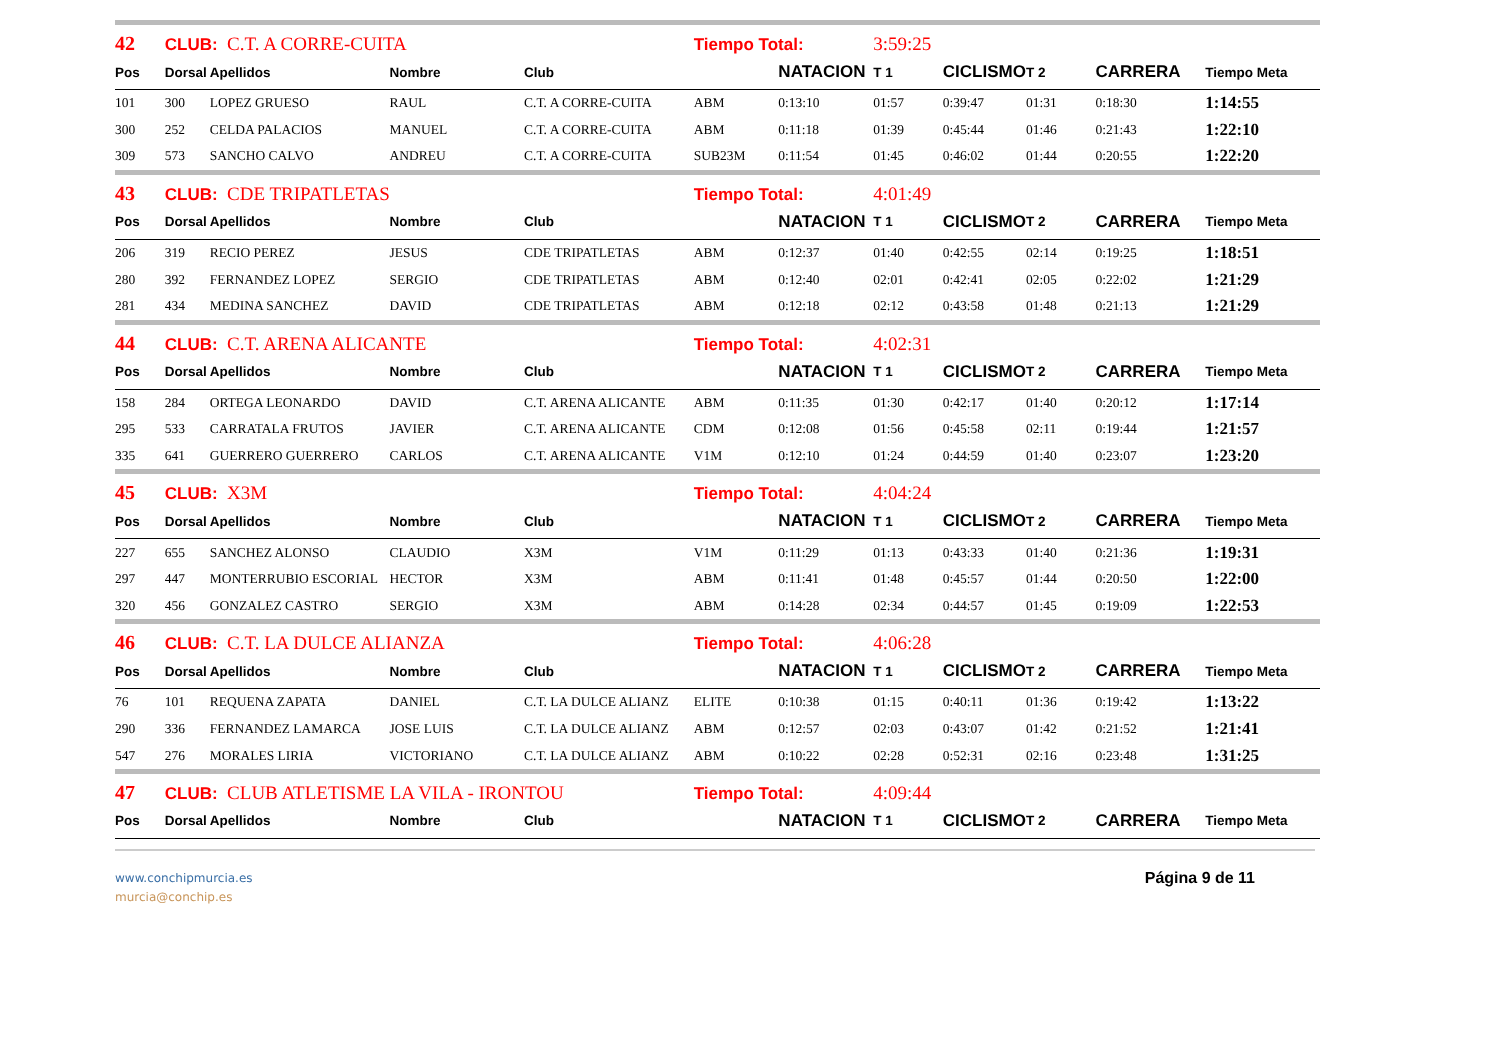| 42 | CLUB: C.T. A CORRE-CUITA | | | | Tiempo Total: | | 3:59:25 | | | | |
| Pos | Dorsal | Apellidos | Nombre | Club | | NATACION | T 1 | CICLISMO | T 2 | CARRERA | Tiempo Meta |
| 101 | 300 | LOPEZ GRUESO | RAUL | C.T. A CORRE-CUITA | ABM | 0:13:10 | 01:57 | 0:39:47 | 01:31 | 0:18:30 | 1:14:55 |
| 300 | 252 | CELDA PALACIOS | MANUEL | C.T. A CORRE-CUITA | ABM | 0:11:18 | 01:39 | 0:45:44 | 01:46 | 0:21:43 | 1:22:10 |
| 309 | 573 | SANCHO CALVO | ANDREU | C.T. A CORRE-CUITA | SUB23M | 0:11:54 | 01:45 | 0:46:02 | 01:44 | 0:20:55 | 1:22:20 |
| 43 | CLUB: CDE TRIPATLETAS | | | | Tiempo Total: | | 4:01:49 | | | | |
| Pos | Dorsal | Apellidos | Nombre | Club | | NATACION | T 1 | CICLISMO | T 2 | CARRERA | Tiempo Meta |
| 206 | 319 | RECIO PEREZ | JESUS | CDE TRIPATLETAS | ABM | 0:12:37 | 01:40 | 0:42:55 | 02:14 | 0:19:25 | 1:18:51 |
| 280 | 392 | FERNANDEZ LOPEZ | SERGIO | CDE TRIPATLETAS | ABM | 0:12:40 | 02:01 | 0:42:41 | 02:05 | 0:22:02 | 1:21:29 |
| 281 | 434 | MEDINA SANCHEZ | DAVID | CDE TRIPATLETAS | ABM | 0:12:18 | 02:12 | 0:43:58 | 01:48 | 0:21:13 | 1:21:29 |
| 44 | CLUB: C.T. ARENA ALICANTE | | | | Tiempo Total: | | 4:02:31 | | | | |
| Pos | Dorsal | Apellidos | Nombre | Club | | NATACION | T 1 | CICLISMO | T 2 | CARRERA | Tiempo Meta |
| 158 | 284 | ORTEGA LEONARDO | DAVID | C.T. ARENA ALICANTE | ABM | 0:11:35 | 01:30 | 0:42:17 | 01:40 | 0:20:12 | 1:17:14 |
| 295 | 533 | CARRATALA FRUTOS | JAVIER | C.T. ARENA ALICANTE | CDM | 0:12:08 | 01:56 | 0:45:58 | 02:11 | 0:19:44 | 1:21:57 |
| 335 | 641 | GUERRERO GUERRERO | CARLOS | C.T. ARENA ALICANTE | V1M | 0:12:10 | 01:24 | 0:44:59 | 01:40 | 0:23:07 | 1:23:20 |
| 45 | CLUB: X3M | | | | Tiempo Total: | | 4:04:24 | | | | |
| Pos | Dorsal | Apellidos | Nombre | Club | | NATACION | T 1 | CICLISMO | T 2 | CARRERA | Tiempo Meta |
| 227 | 655 | SANCHEZ ALONSO | CLAUDIO | X3M | V1M | 0:11:29 | 01:13 | 0:43:33 | 01:40 | 0:21:36 | 1:19:31 |
| 297 | 447 | MONTERRUBIO ESCORIAL | HECTOR | X3M | ABM | 0:11:41 | 01:48 | 0:45:57 | 01:44 | 0:20:50 | 1:22:00 |
| 320 | 456 | GONZALEZ CASTRO | SERGIO | X3M | ABM | 0:14:28 | 02:34 | 0:44:57 | 01:45 | 0:19:09 | 1:22:53 |
| 46 | CLUB: C.T. LA DULCE ALIANZA | | | | Tiempo Total: | | 4:06:28 | | | | |
| Pos | Dorsal | Apellidos | Nombre | Club | | NATACION | T 1 | CICLISMO | T 2 | CARRERA | Tiempo Meta |
| 76 | 101 | REQUENA ZAPATA | DANIEL | C.T. LA DULCE ALIANZ | ELITE | 0:10:38 | 01:15 | 0:40:11 | 01:36 | 0:19:42 | 1:13:22 |
| 290 | 336 | FERNANDEZ LAMARCA | JOSE LUIS | C.T. LA DULCE ALIANZ | ABM | 0:12:57 | 02:03 | 0:43:07 | 01:42 | 0:21:52 | 1:21:41 |
| 547 | 276 | MORALES LIRIA | VICTORIANO | C.T. LA DULCE ALIANZ | ABM | 0:10:22 | 02:28 | 0:52:31 | 02:16 | 0:23:48 | 1:31:25 |
| 47 | CLUB: CLUB ATLETISME LA VILA - IRONTOU | | | | Tiempo Total: | | 4:09:44 | | | | |
| Pos | Dorsal | Apellidos | Nombre | Club | | NATACION | T 1 | CICLISMO | T 2 | CARRERA | Tiempo Meta |
www.conchipmurcia.es
murcia@conchip.es
Página 9 de 11